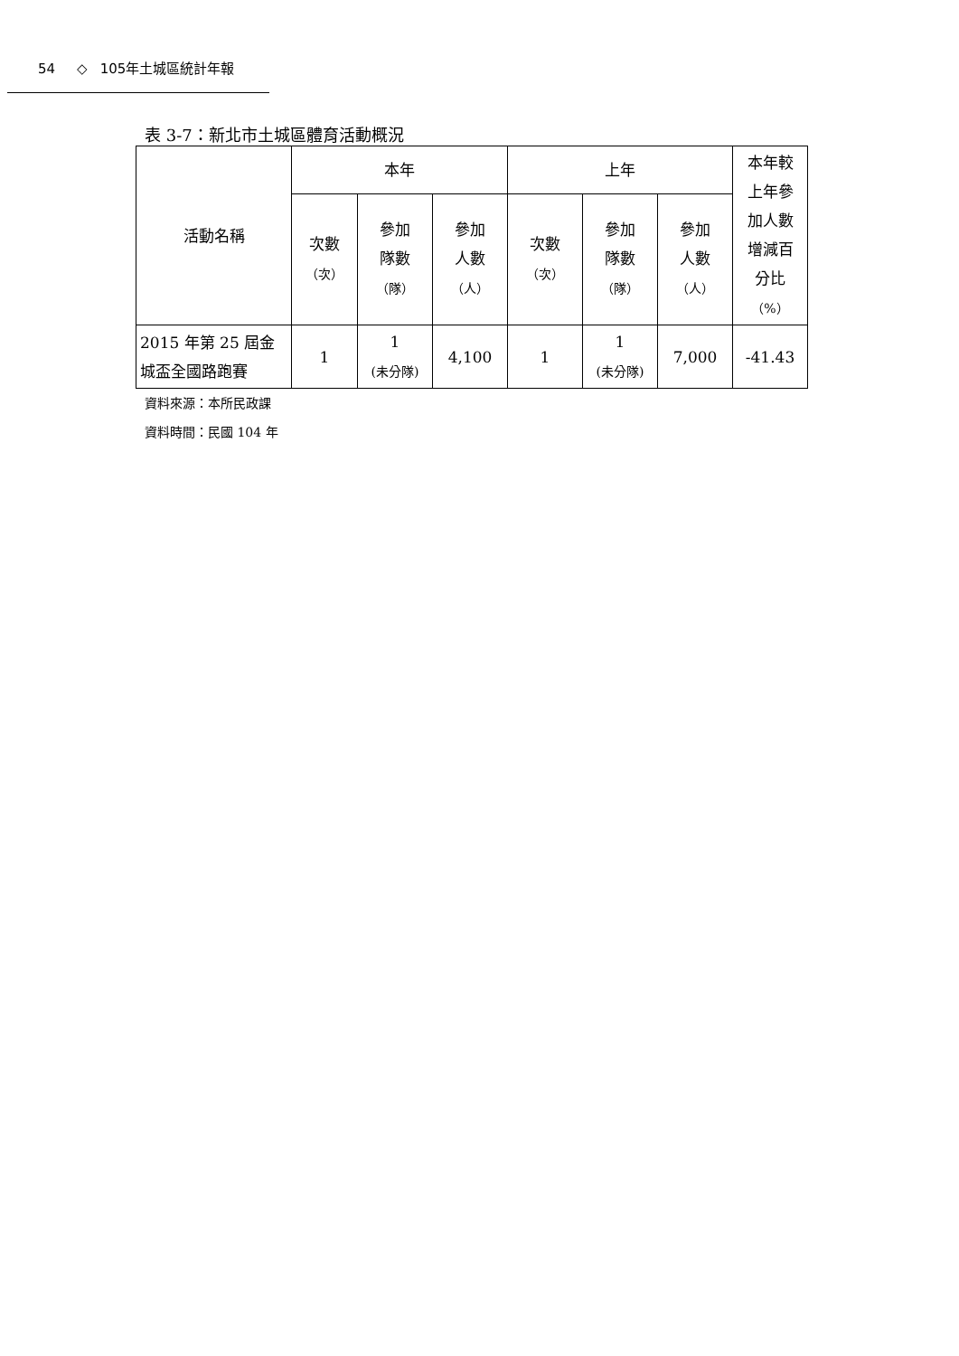54 ◇ 105年土城區統計年報
表 3-7：新北市土城區體育活動概況
| 活動名稱 | 本年 | | | 上年 | | | 本年較 上年參 加人數 增減百 分比 （%） |
| --- | --- | --- | --- | --- | --- | --- | --- |
| | 次數 （次） | 參加 隊數 （隊） | 參加 人數 （人） | 次數 （次） | 參加 隊數 （隊） | 參加 人數 （人） | |
| 2015 年第 25 屆金 城盃全國路跑賽 | 1 | 1 (未分隊) | 4,100 | 1 | 1 (未分隊) | 7,000 | -41.43 |
資料來源：本所民政課
資料時間：民國 104 年